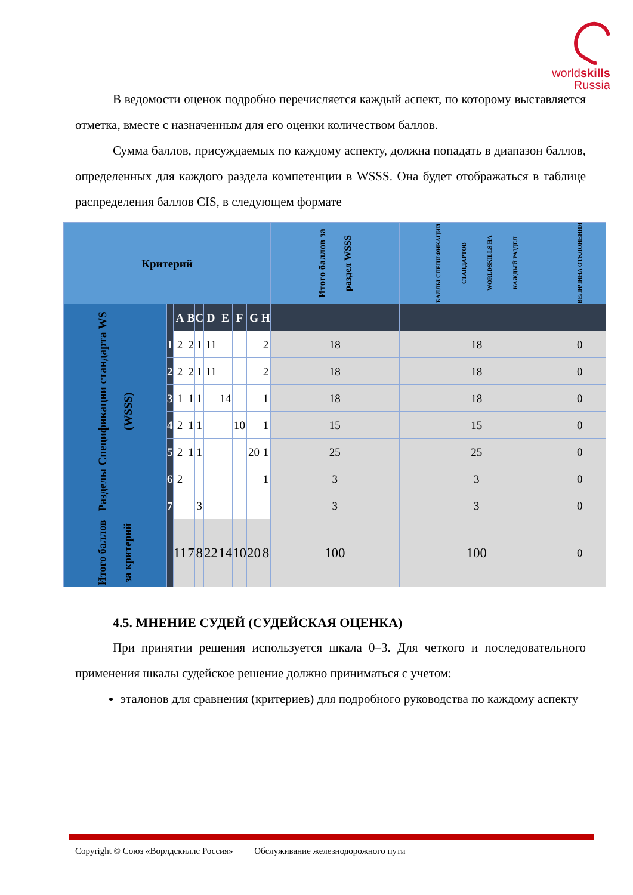worldskills
Russia
В ведомости оценок подробно перечисляется каждый аспект, по которому выставляется отметка, вместе с назначенным для его оценки количеством баллов.
Сумма баллов, присуждаемых по каждому аспекту, должна попадать в диапазон баллов, определенных для каждого раздела компетенции в WSSS. Она будет отображаться в таблице распределения баллов CIS, в следующем формате
| Критерий | | | | | | | | | | Итого баллов за раздел WSSS | БАЛЛЫ СПЕЦИФИКАЦИИ СТАНДАРТОВ WORLDSKILLS НА КАЖДЫЙ РАЗДЕЛ | ВЕЛИЧИНА ОТКЛОНЕНИЯ |
| --- | --- | --- | --- | --- | --- | --- | --- | --- | --- | --- | --- | --- |
| Разделы Спецификации стандарта WS (WSSS) | | A | B | C | D | E | F | G | H | | | |
| | 1 | 2 | 2 | 1 | 11 | | | | 2 | 18 | 18 | 0 |
| | 2 | 2 | 2 | 1 | 11 | | | | 2 | 18 | 18 | 0 |
| | 3 | 1 | 1 | 1 | | 14 | | | 1 | 18 | 18 | 0 |
| | 4 | 2 | 1 | 1 | | | 10 | | 1 | 15 | 15 | 0 |
| | 5 | 2 | 1 | 1 | | | | 20 | 1 | 25 | 25 | 0 |
| | 6 | 2 | | | | | | | 1 | 3 | 3 | 0 |
| | 7 | | | 3 | | | | | | 3 | 3 | 0 |
| Итого баллов за критерий | | 11 | 7 | 8 | 22 | 14 | 10 | 20 | 8 | 100 | 100 | 0 |
4.5. МНЕНИЕ СУДЕЙ (СУДЕЙСКАЯ ОЦЕНКА)
При принятии решения используется шкала 0–3. Для четкого и последовательного применения шкалы судейское решение должно приниматься с учетом:
эталонов для сравнения (критериев) для подробного руководства по каждому аспекту
Copyright © Союз «Ворлдскиллс Россия» Обслуживание железнодорожного пути